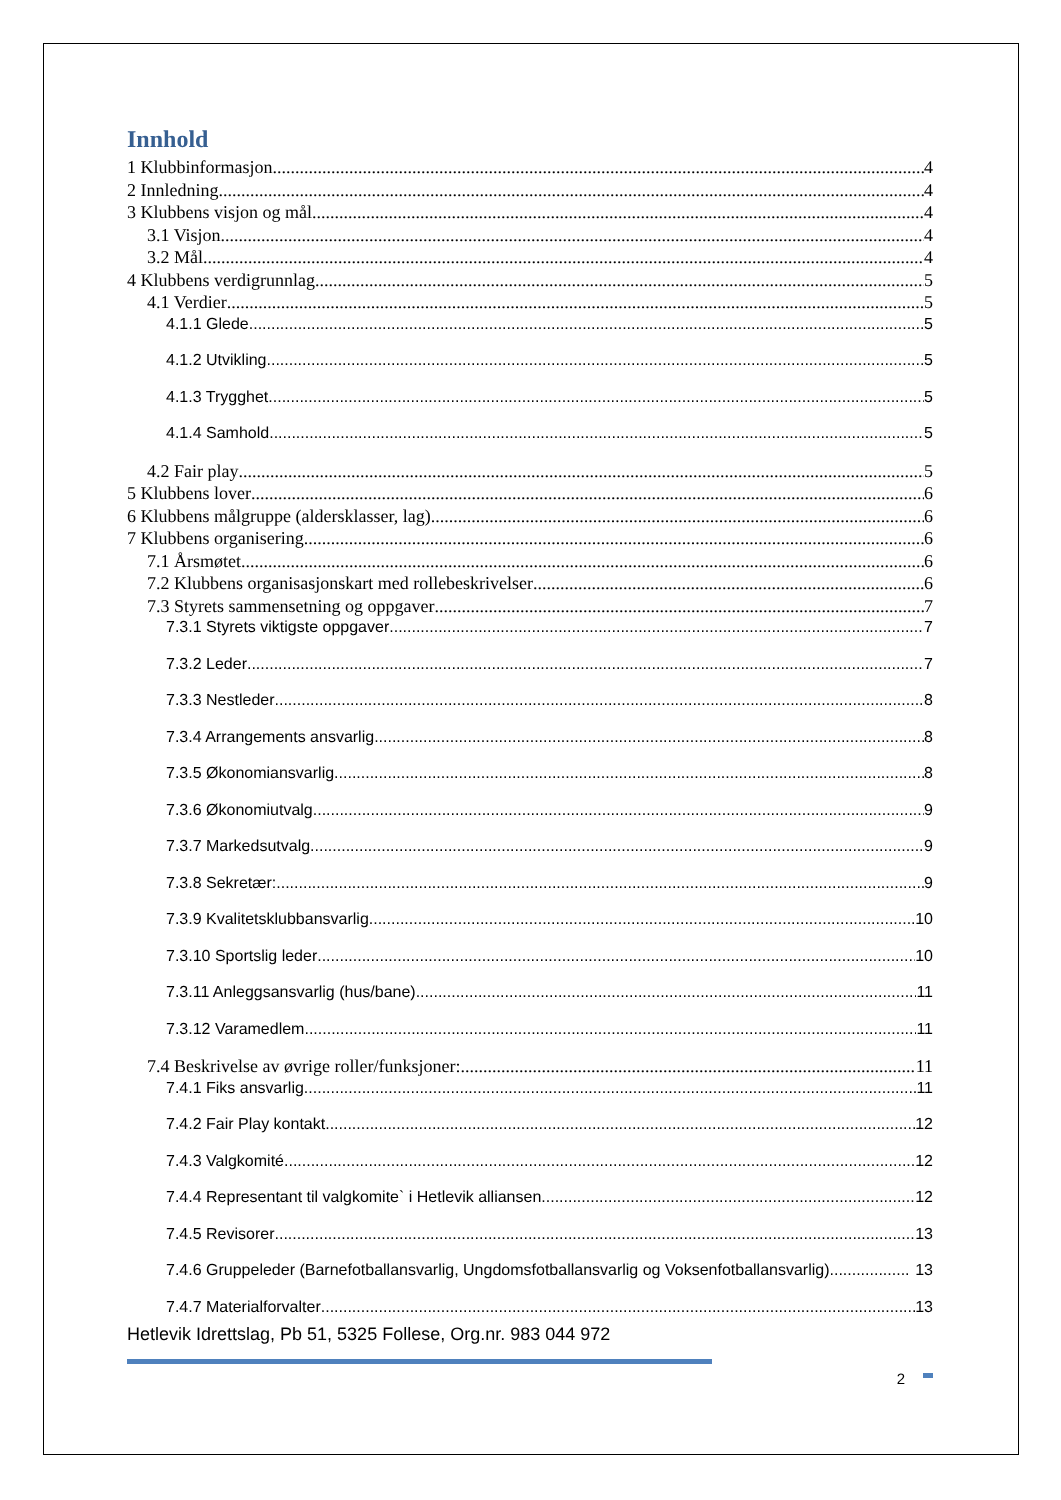Innhold
1 Klubbinformasjon 4
2 Innledning 4
3 Klubbens visjon og mål 4
3.1 Visjon 4
3.2 Mål 4
4 Klubbens verdigrunnlag 5
4.1 Verdier 5
4.1.1 Glede 5
4.1.2 Utvikling 5
4.1.3 Trygghet 5
4.1.4 Samhold 5
4.2 Fair play 5
5 Klubbens lover 6
6 Klubbens målgruppe (aldersklasser, lag) 6
7 Klubbens organisering 6
7.1 Årsmøtet 6
7.2 Klubbens organisasjonskart med rollebeskrivelser 6
7.3 Styrets sammensetning og oppgaver 7
7.3.1 Styrets viktigste oppgaver 7
7.3.2 Leder 7
7.3.3 Nestleder 8
7.3.4 Arrangements ansvarlig 8
7.3.5 Økonomiansvarlig 8
7.3.6 Økonomiutvalg 9
7.3.7 Markedsutvalg 9
7.3.8 Sekretær: 9
7.3.9 Kvalitetsklubbansvarlig 10
7.3.10 Sportslig leder 10
7.3.11 Anleggsansvarlig (hus/bane) 11
7.3.12 Varamedlem 11
7.4 Beskrivelse av øvrige roller/funksjoner: 11
7.4.1 Fiks ansvarlig 11
7.4.2 Fair Play kontakt 12
7.4.3 Valgkomité 12
7.4.4 Representant til valgkomite` i Hetlevik alliansen 12
7.4.5 Revisorer 13
7.4.6 Gruppeleder (Barnefotballansvarlig, Ungdomsfotballansvarlig og Voksenfotballansvarlig) 13
7.4.7 Materialforvalter 13
Hetlevik Idrettslag, Pb 51, 5325 Follese, Org.nr. 983 044 972
2